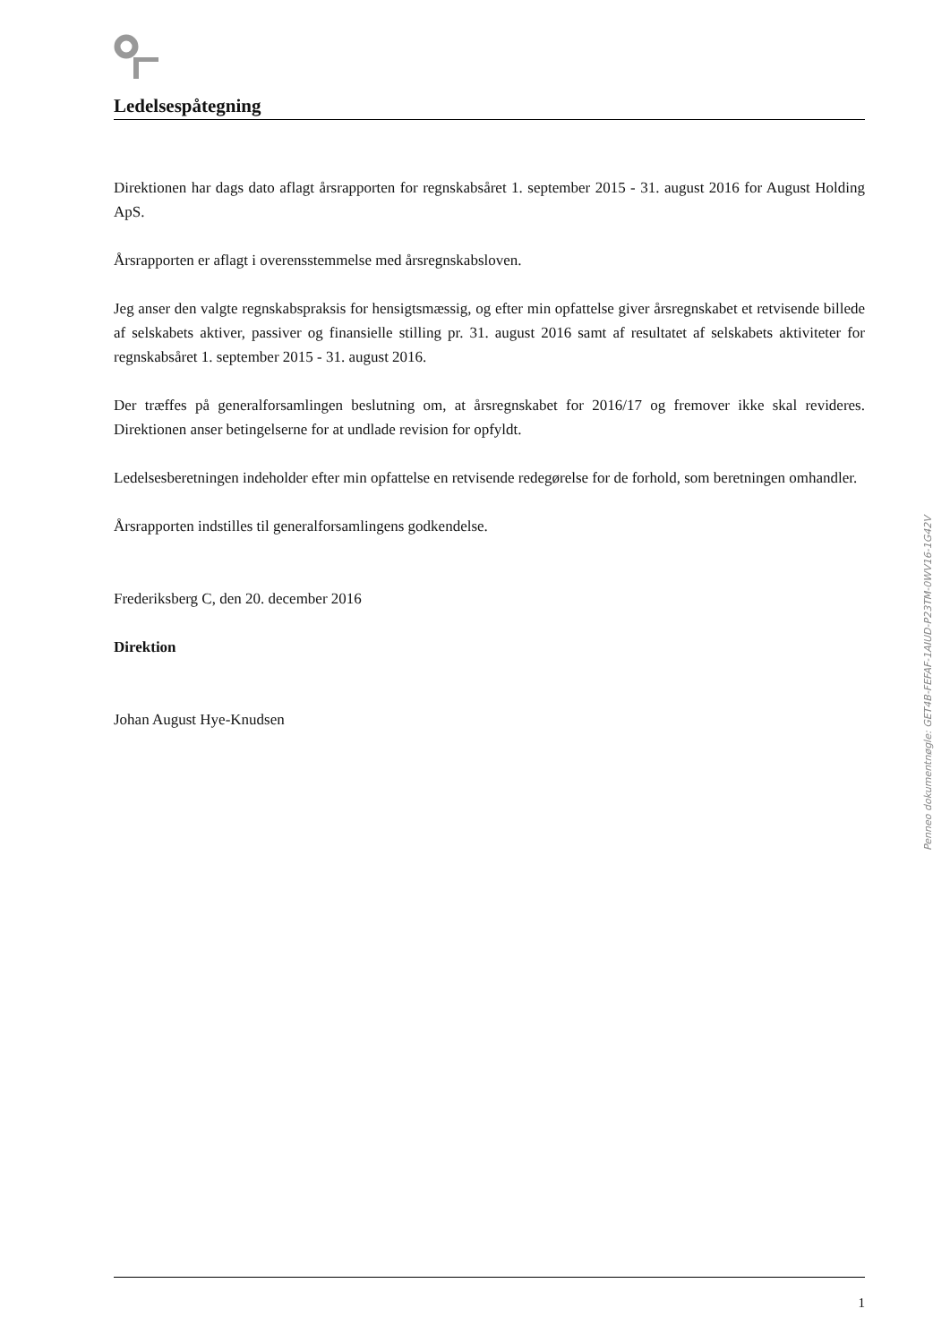Ledelsespåtegning
Direktionen har dags dato aflagt årsrapporten for regnskabsåret 1. september 2015 - 31. august 2016 for August Holding ApS.
Årsrapporten er aflagt i overensstemmelse med årsregnskabsloven.
Jeg anser den valgte regnskabspraksis for hensigtsmæssig, og efter min opfattelse giver årsregnskabet et retvisende billede af selskabets aktiver, passiver og finansielle stilling pr. 31. august 2016 samt af resultatet af selskabets aktiviteter for regnskabsåret 1. september 2015 - 31. august 2016.
Der træffes på generalforsamlingen beslutning om, at årsregnskabet for 2016/17 og fremover ikke skal revideres. Direktionen anser betingelserne for at undlade revision for opfyldt.
Ledelsesberetningen indeholder efter min opfattelse en retvisende redegørelse for de forhold, som beretningen omhandler.
Årsrapporten indstilles til generalforsamlingens godkendelse.
Frederiksberg C, den 20. december 2016
Direktion
Johan August Hye-Knudsen
Penneo dokumentnøgle: GET4B-FEFAF-1AIUD-P23TM-0WV16-1G42V
1